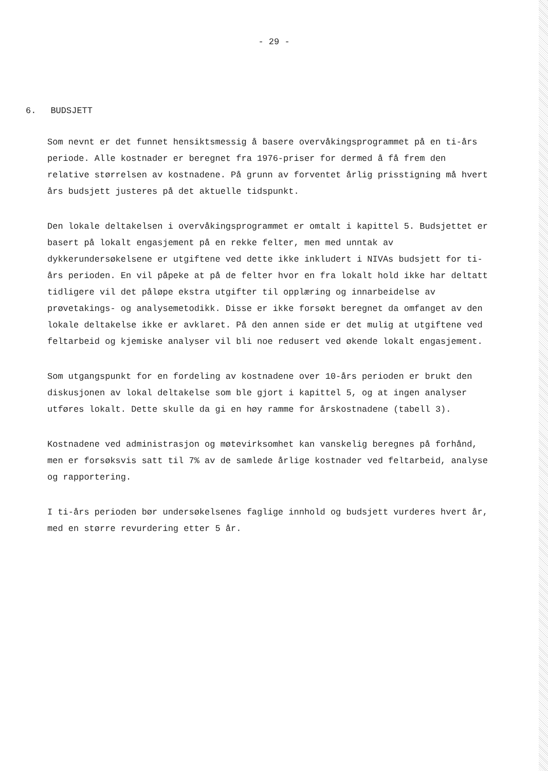- 29 -
6. BUDSJETT
Som nevnt er det funnet hensiktsmessig å basere overvåkingsprogrammet på en ti-års periode. Alle kostnader er beregnet fra 1976-priser for dermed å få frem den relative størrelsen av kostnadene. På grunn av forventet årlig prisstigning må hvert års budsjett justeres på det aktuelle tidspunkt.
Den lokale deltakelsen i overvåkingsprogrammet er omtalt i kapittel 5. Budsjettet er basert på lokalt engasjement på en rekke felter, men med unntak av dykkerundersøkelsene er utgiftene ved dette ikke inkludert i NIVAs budsjett for ti-års perioden. En vil påpeke at på de felter hvor en fra lokalt hold ikke har deltatt tidligere vil det påløpe ekstra utgifter til opplæring og innarbeidelse av prøvetakings- og analysemetodikk. Disse er ikke forsøkt beregnet da omfanget av den lokale deltakelse ikke er avklaret. På den annen side er det mulig at utgiftene ved feltarbeid og kjemiske analyser vil bli noe redusert ved økende lokalt engasjement.
Som utgangspunkt for en fordeling av kostnadene over 10-års perioden er brukt den diskusjonen av lokal deltakelse som ble gjort i kapittel 5, og at ingen analyser utføres lokalt. Dette skulle da gi en høy ramme for årskostnadene (tabell 3).
Kostnadene ved administrasjon og møtevirksomhet kan vanskelig beregnes på forhånd, men er forsøksvis satt til 7% av de samlede årlige kostnader ved feltarbeid, analyse og rapportering.
I ti-års perioden bør undersøkelsenes faglige innhold og budsjett vurderes hvert år, med en større revurdering etter 5 år.